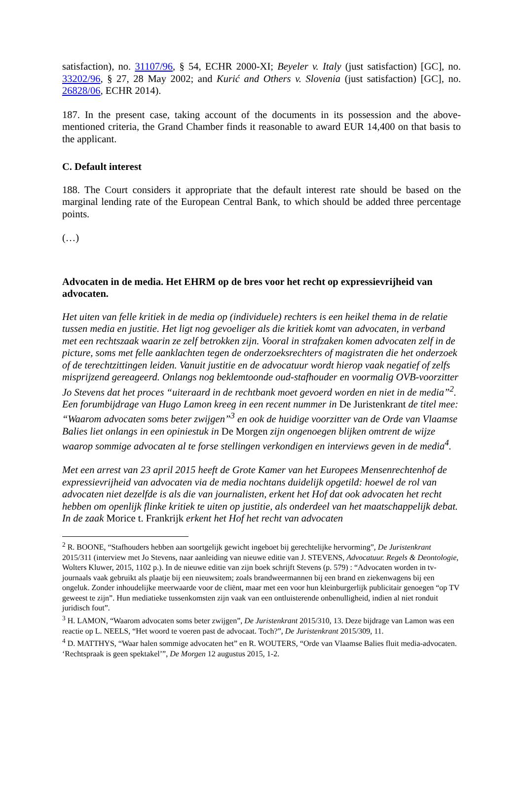satisfaction), no. 31107/96, § 54, ECHR 2000-XI; Beyeler v. Italy (just satisfaction) [GC], no. 33202/96, § 27, 28 May 2002; and Kurić and Others v. Slovenia (just satisfaction) [GC], no. 26828/06, ECHR 2014).
187. In the present case, taking account of the documents in its possession and the above-mentioned criteria, the Grand Chamber finds it reasonable to award EUR 14,400 on that basis to the applicant.
C. Default interest
188. The Court considers it appropriate that the default interest rate should be based on the marginal lending rate of the European Central Bank, to which should be added three percentage points.
(…)
Advocaten in de media. Het EHRM op de bres voor het recht op expressievrijheid van advocaten.
Het uiten van felle kritiek in de media op (individuele) rechters is een heikel thema in de relatie tussen media en justitie. Het ligt nog gevoeliger als die kritiek komt van advocaten, in verband met een rechtszaak waarin ze zelf betrokken zijn. Vooral in strafzaken komen advocaten zelf in de picture, soms met felle aanklachten tegen de onderzoeksrechters of magistraten die het onderzoek of de terechtzittingen leiden. Vanuit justitie en de advocatuur wordt hierop vaak negatief of zelfs misprijzend gereageerd. Onlangs nog beklemtoonde oud-stafhouder en voormalig OVB-voorzitter Jo Stevens dat het proces “uiteraard in de rechtbank moet gevoerd worden en niet in de media”<sup>2</sup>. Een forumbijdrage van Hugo Lamon kreeg in een recent nummer in De Juristenkrant de titel mee: “Waarom advocaten soms beter zwijgen”<sup>3</sup> en ook de huidige voorzitter van de Orde van Vlaamse Balies liet onlangs in een opiniestuk in De Morgen zijn ongenoegen blijken omtrent de wijze waarop sommige advocaten al te forse stellingen verkondigen en interviews geven in de media<sup>4</sup>.
Met een arrest van 23 april 2015 heeft de Grote Kamer van het Europees Mensenrechtenhof de expressievrijheid van advocaten via de media nochtans duidelijk opgetild: hoewel de rol van advocaten niet dezelfde is als die van journalisten, erkent het Hof dat ook advocaten het recht hebben om openlijk flinke kritiek te uiten op justitie, als onderdeel van het maatschappelijk debat. In de zaak Morice t. Frankrijk erkent het Hof het recht van advocaten
<sup>2</sup> R. BOONE, “Stafhouders hebben aan soortgelijk gewicht ingeboet bij gerechtelijke hervorming”, De Juristenkrant 2015/311 (interview met Jo Stevens, naar aanleiding van nieuwe editie van J. STEVENS, Advocatuur. Regels & Deontologie, Wolters Kluwer, 2015, 1102 p.). In de nieuwe editie van zijn boek schrijft Stevens (p. 579) : “Advocaten worden in tv-journaals vaak gebruikt als plaatje bij een nieuwsitem; zoals brandweermannen bij een brand en ziekenwagens bij een ongeluk. Zonder inhoudelijke meerwaarde voor de cliënt, maar met een voor hun kleinburgerlijk publicitair genoegen “op TV geweest te zijn”. Hun mediatieke tussenkomsten zijn vaak van een ontluisterende onbenulligheid, indien al niet ronduit juridisch fout”.
<sup>3</sup> H. LAMON, “Waarom advocaten soms beter zwijgen”, De Juristenkrant 2015/310, 13. Deze bijdrage van Lamon was een reactie op L. NEELS, “Het woord te voeren past de advocaat. Toch?”, De Juristenkrant 2015/309, 11.
<sup>4</sup> D. MATTHYS, “Waar halen sommige advocaten het” en R. WOUTERS, “Orde van Vlaamse Balies fluit media-advocaten. ‘Rechtspraak is geen spektakel’”, De Morgen 12 augustus 2015, 1-2.